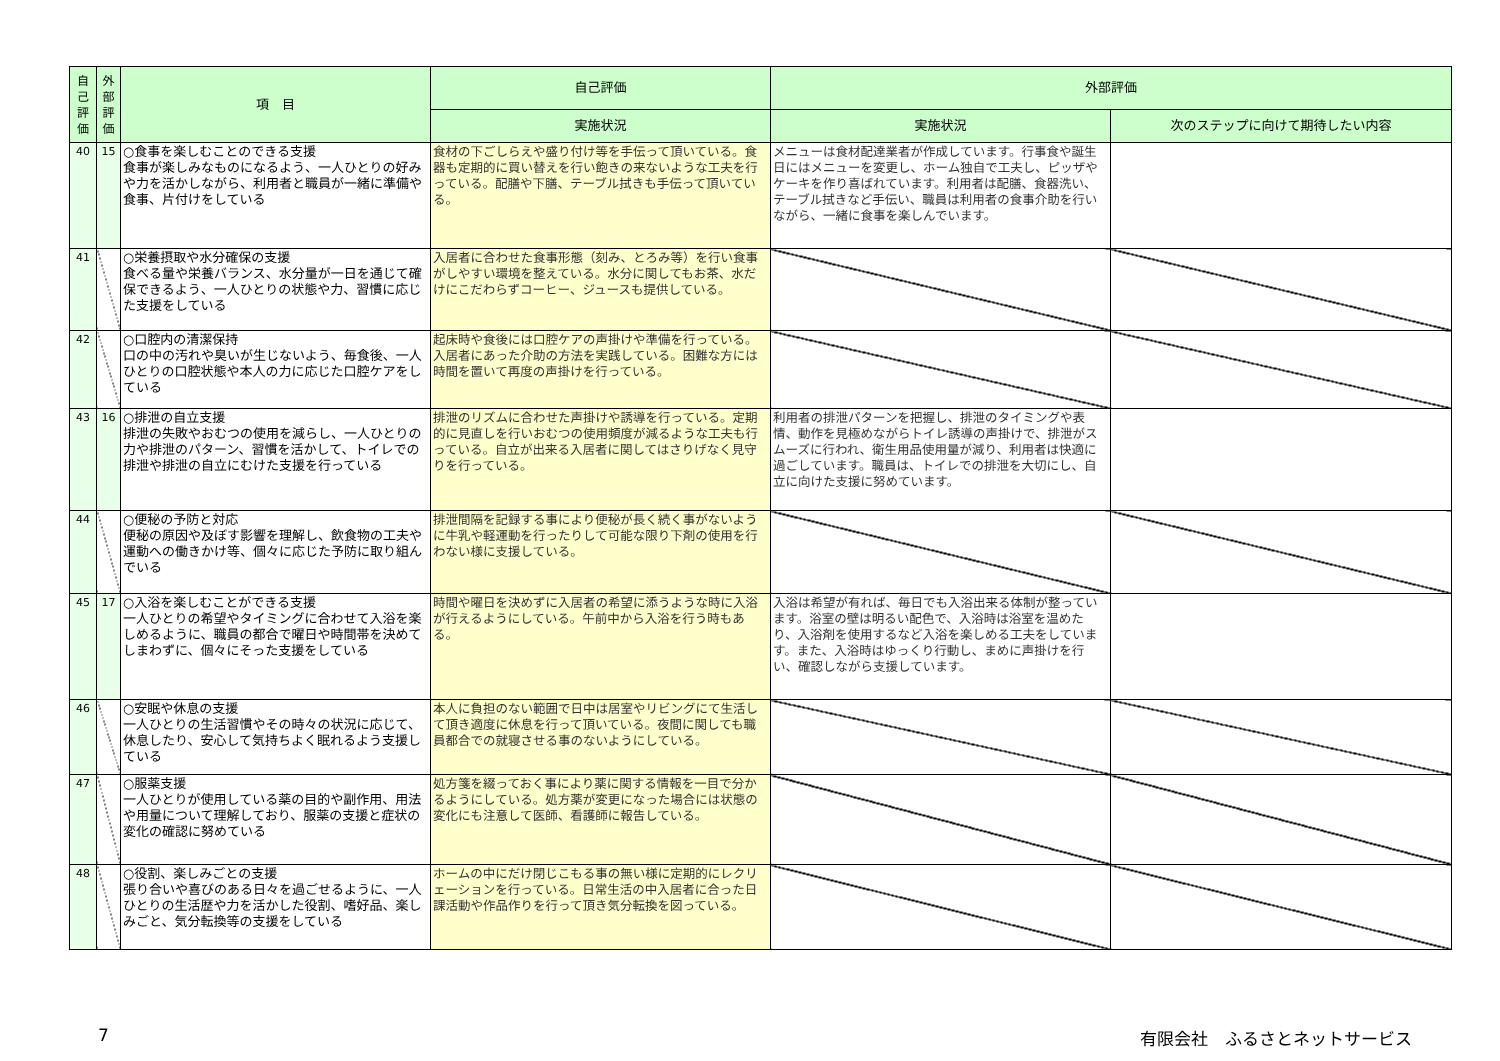| 自己評価 | 外部評価 | 項 目 | 自己評価 | 外部評価 | |
| --- | --- | --- | --- | --- | --- |
| | | | 実施状況 | 実施状況 | 次のステップに向けて期待したい内容 |
| 40 | 15 | ○食事を楽しむことのできる支援 食事が楽しみなものになるよう、一人ひとりの好みや力を活かしながら、利用者と職員が一緒に準備や食事、片付けをしている | 食材の下ごしらえや盛り付け等を手伝って頂いている。食器も定期的に買い替えを行い飽きの来ないような工夫を行っている。配膳や下膳、テーブル拭きも手伝って頂いている。 | メニューは食材配達業者が作成しています。行事食や誕生日にはメニューを変更し、ホーム独自で工夫し、ピッザやケーキを作り喜ばれています。利用者は配膳、食器洗い、テーブル拭きなど手伝い、職員は利用者の食事介助を行いながら、一緒に食事を楽しんでいます。 | |
| 41 | | ○栄養摂取や水分確保の支援 食べる量や栄養バランス、水分量が一日を通じて確保できるよう、一人ひとりの状態や力、習慣に応じた支援をしている | 入居者に合わせた食事形態（刻み、とろみ等）を行い食事がしやすい環境を整えている。水分に関してもお茶、水だけにこだわらずコーヒー、ジュースも提供している。 | | |
| 42 | | ○口腔内の清潔保持 口の中の汚れや臭いが生じないよう、毎食後、一人ひとりの口腔状態や本人の力に応じた口腔ケアをしている | 起床時や食後には口腔ケアの声掛けや準備を行っている。入居者にあった介助の方法を実践している。困難な方には時間を置いて再度の声掛けを行っている。 | | |
| 43 | 16 | ○排泄の自立支援 排泄の失敗やおむつの使用を減らし、一人ひとりの力や排泄のパターン、習慣を活かして、トイレでの排泄や排泄の自立にむけた支援を行っている | 排泄のリズムに合わせた声掛けや誘導を行っている。定期的に見直しを行いおむつの使用頻度が減るような工夫も行っている。自立が出来る入居者に関してはさりげなく見守りを行っている。 | 利用者の排泄パターンを把握し、排泄のタイミングや表情、動作を見極めながらトイレ誘導の声掛けで、排泄がスムーズに行われ、衛生用品使用量が減り、利用者は快適に過ごしています。職員は、トイレでの排泄を大切にし、自立に向けた支援に努めています。 | |
| 44 | | ○便秘の予防と対応 便秘の原因や及ぼす影響を理解し、飲食物の工夫や運動への働きかけ等、個々に応じた予防に取り組んでいる | 排泄間隔を記録する事により便秘が長く続く事がないように牛乳や軽運動を行ったりして可能な限り下剤の使用を行わない様に支援している。 | | |
| 45 | 17 | ○入浴を楽しむことができる支援 一人ひとりの希望やタイミングに合わせて入浴を楽しめるように、職員の都合で曜日や時間帯を決めてしまわずに、個々にそった支援をしている | 時間や曜日を決めずに入居者の希望に添うような時に入浴が行えるようにしている。午前中から入浴を行う時もある。 | 入浴は希望が有れば、毎日でも入浴出来る体制が整っています。浴室の壁は明るい配色で、入浴時は浴室を温めたり、入浴剤を使用するなど入浴を楽しめる工夫をしています。また、入浴時はゆっくり行動し、まめに声掛けを行い、確認しながら支援しています。 | |
| 46 | | ○安眠や休息の支援 一人ひとりの生活習慣やその時々の状況に応じて、休息したり、安心して気持ちよく眠れるよう支援している | 本人に負担のない範囲で日中は居室やリビングにて生活して頂き適度に休息を行って頂いている。夜間に関しても職員都合での就寝させる事のないようにしている。 | | |
| 47 | | ○服薬支援 一人ひとりが使用している薬の目的や副作用、用法や用量について理解しており、服薬の支援と症状の変化の確認に努めている | 処方箋を綴っておく事により薬に関する情報を一目で分かるようにしている。処方薬が変更になった場合には状態の変化にも注意して医師、看護師に報告している。 | | |
| 48 | | ○役割、楽しみごとの支援 張り合いや喜びのある日々を過ごせるように、一人ひとりの生活歴や力を活かした役割、嗜好品、楽しみごと、気分転換等の支援をしている | ホームの中にだけ閉じこもる事の無い様に定期的にレクリェーションを行っている。日常生活の中入居者に合った日課活動や作品作りを行って頂き気分転換を図っている。 | | |
7 有限会社　ふるさとネットサービス